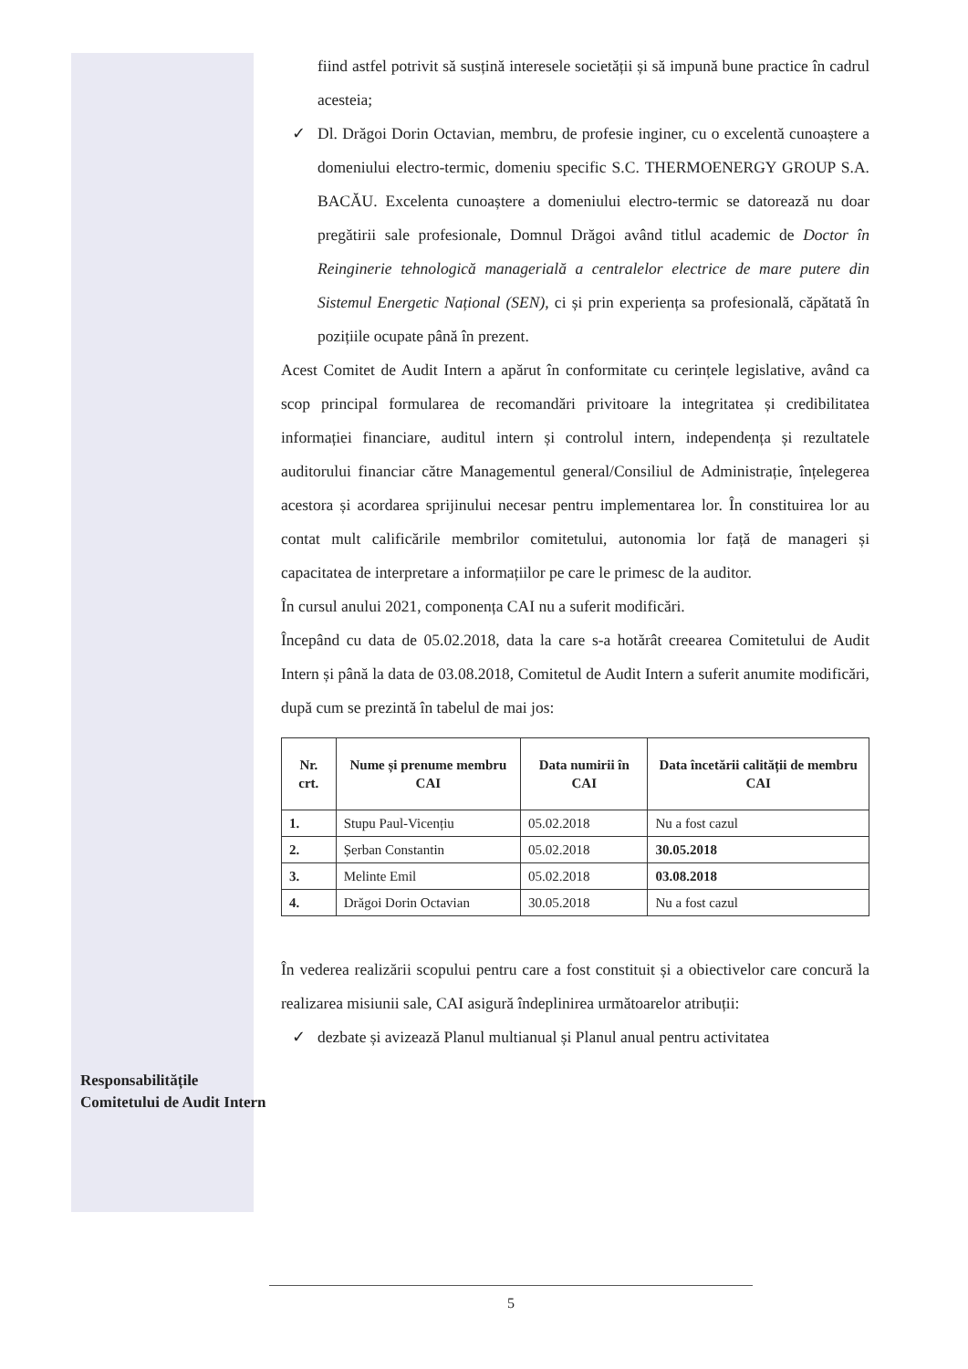Responsabilitățile Comitetului de Audit Intern
fiind astfel potrivit să susțină interesele societății și să impună bune practice în cadrul acesteia;
✓ Dl. Drăgoi Dorin Octavian, membru, de profesie inginer, cu o excelentă cunoaștere a domeniului electro-termic, domeniu specific S.C. THERMOENERGY GROUP S.A. BACĂU. Excelenta cunoaștere a domeniului electro-termic se datorează nu doar pregătirii sale profesionale, Domnul Drăgoi având titlul academic de Doctor în Reinginerie tehnologică managerială a centralelor electrice de mare putere din Sistemul Energetic Național (SEN), ci și prin experiența sa profesională, căpătată în pozițiile ocupate până în prezent.
Acest Comitet de Audit Intern a apărut în conformitate cu cerințele legislative, având ca scop principal formularea de recomandări privitoare la integritatea și credibilitatea informației financiare, auditul intern și controlul intern, independența și rezultatele auditorului financiar către Managementul general/Consiliul de Administrație, înțelegerea acestora și acordarea sprijinului necesar pentru implementarea lor. În constituirea lor au contat mult calificările membrilor comitetului, autonomia lor față de manageri și capacitatea de interpretare a informațiilor pe care le primesc de la auditor.
În cursul anului 2021, componența CAI nu a suferit modificări.
Începând cu data de 05.02.2018, data la care s-a hotărât creearea Comitetului de Audit Intern și până la data de 03.08.2018, Comitetul de Audit Intern a suferit anumite modificări, după cum se prezintă în tabelul de mai jos:
| Nr. crt. | Nume și prenume membru CAI | Data numirii în CAI | Data încetării calității de membru CAI |
| --- | --- | --- | --- |
| 1. | Stupu Paul-Vicențiu | 05.02.2018 | Nu a fost cazul |
| 2. | Șerban Constantin | 05.02.2018 | 30.05.2018 |
| 3. | Melinte Emil | 05.02.2018 | 03.08.2018 |
| 4. | Drăgoi Dorin Octavian | 30.05.2018 | Nu a fost cazul |
În vederea realizării scopului pentru care a fost constituit și a obiectivelor care concură la realizarea misiunii sale, CAI asigură îndeplinirea următoarelor atribuții:
✓ dezbate și avizează Planul multianual și Planul anual pentru activitatea
5